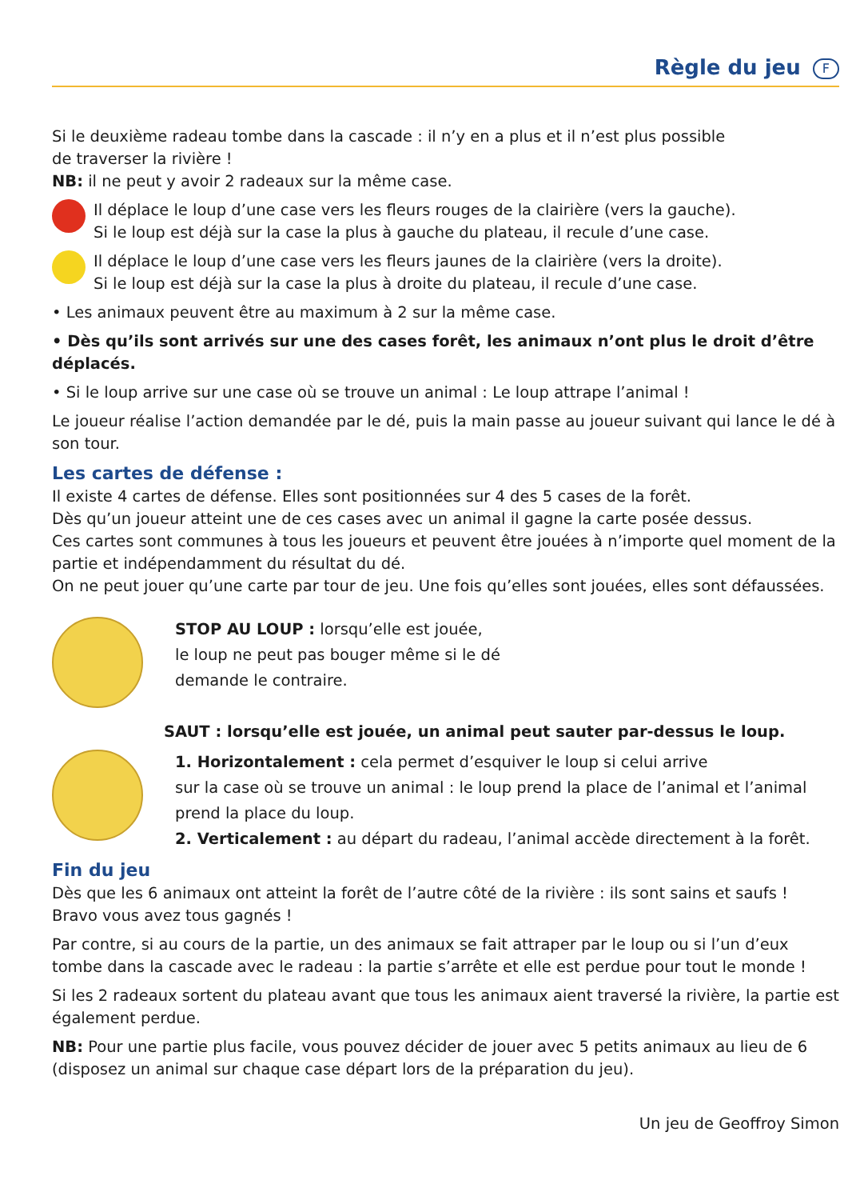Règle du jeu F
Si le deuxième radeau tombe dans la cascade : il n’y en a plus et il n’est plus possible
de traverser la rivière !
NB: il ne peut y avoir 2 radeaux sur la même case.
Il déplace le loup d’une case vers les fleurs rouges de la clairière (vers la gauche).
Si le loup est déjà sur la case la plus à gauche du plateau, il recule d’une case.
Il déplace le loup d’une case vers les fleurs jaunes de la clairière (vers la droite).
Si le loup est déjà sur la case la plus à droite du plateau, il recule d’une case.
• Les animaux peuvent être au maximum à 2 sur la même case.
• Dès qu’ils sont arrivés sur une des cases forêt, les animaux n’ont plus le droit d’être déplacés.
• Si le loup arrive sur une case où se trouve un animal : Le loup attrape l’animal !
Le joueur réalise l’action demandée par le dé, puis la main passe au joueur suivant qui lance le dé à son tour.
Les cartes de défense :
Il existe 4 cartes de défense. Elles sont positionnées sur 4 des 5 cases de la forêt.
Dès qu’un joueur atteint une de ces cases avec un animal il gagne la carte posée dessus.
Ces cartes sont communes à tous les joueurs et peuvent être jouées à n’importe quel moment de la partie et indépendamment du résultat du dé.
On ne peut jouer qu’une carte par tour de jeu. Une fois qu’elles sont jouées, elles sont défaussées.
STOP AU LOUP : lorsqu’elle est jouée,
le loup ne peut pas bouger même si le dé
demande le contraire.
SAUT : lorsqu’elle est jouée, un animal peut sauter par-dessus le loup.
1. Horizontalement : cela permet d’esquiver le loup si celui arrive
sur la case où se trouve un animal : le loup prend la place de l’animal et l’animal prend la place du loup.
2. Verticalement : au départ du radeau, l’animal accède directement à la forêt.
Fin du jeu
Dès que les 6 animaux ont atteint la forêt de l’autre côté de la rivière : ils sont sains et saufs !
Bravo vous avez tous gagnés !
Par contre, si au cours de la partie, un des animaux se fait attraper par le loup ou si l’un d’eux tombe dans la cascade avec le radeau : la partie s’arrête et elle est perdue pour tout le monde !
Si les 2 radeaux sortent du plateau avant que tous les animaux aient traversé la rivière, la partie est également perdue.
NB: Pour une partie plus facile, vous pouvez décider de jouer avec 5 petits animaux au lieu de 6 (disposez un animal sur chaque case départ lors de la préparation du jeu).
Un jeu de Geoffroy Simon